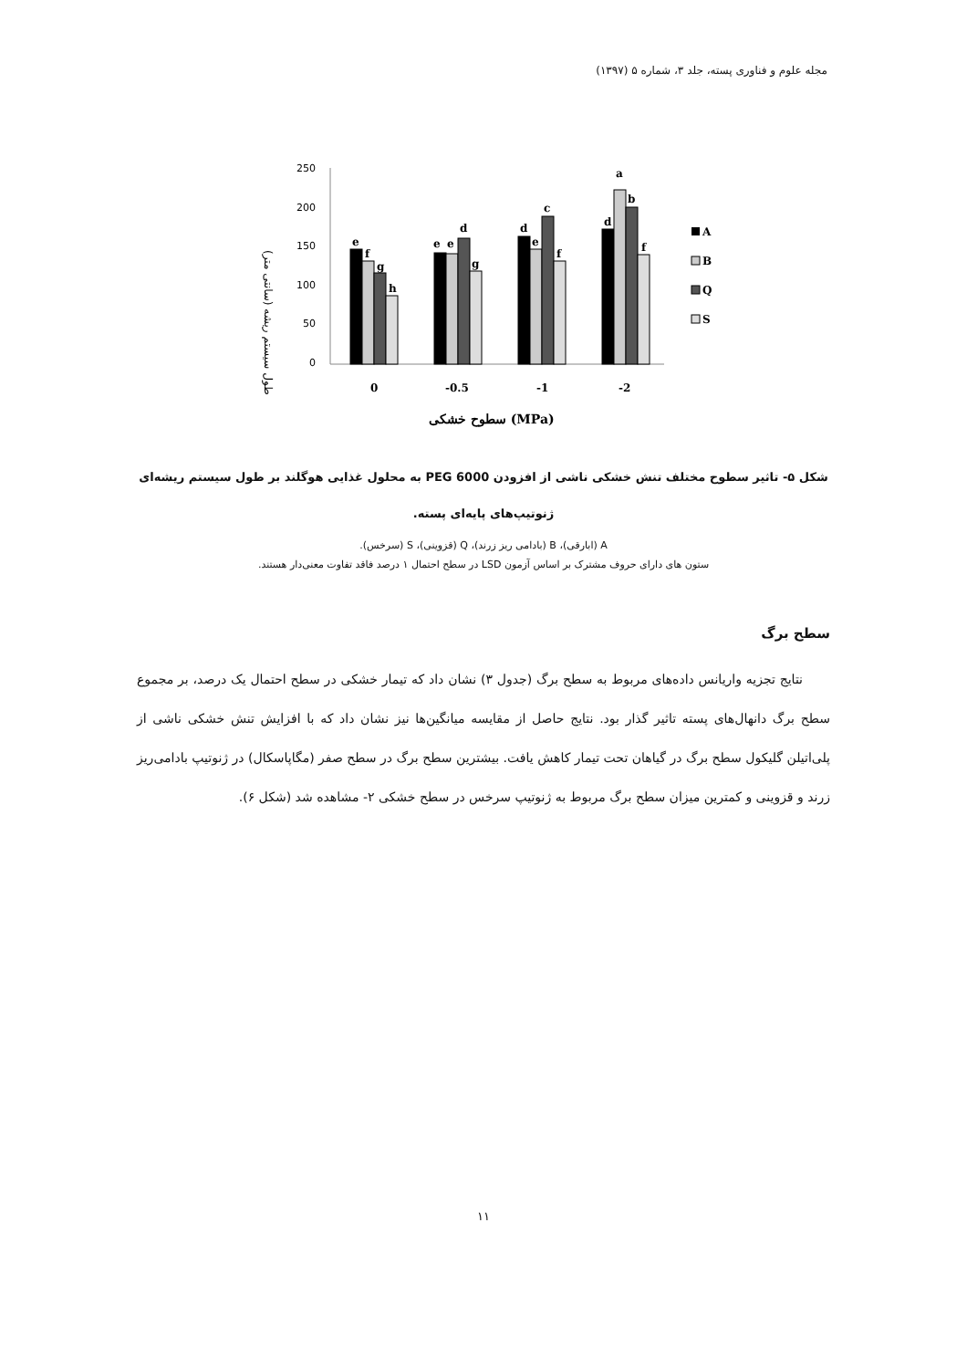مجله علوم و فناوری پسته، جلد ۳، شماره ۵ (۱۳۹۷)
طول سیستم ریشه (سانتی متر)
250
200
150
100
50
0
e
f
g
h
e
e
d
g
d
e
c
f
d
a
b
f
0
-0.5
-1
-2
سطوح خشکی (MPa)
A
B
Q
S
شکل ۵- تاثیر سطوح مختلف تنش خشکی ناشی از افزودن PEG 6000 به محلول غذایی هوگلند بر طول سیستم ریشه‌ای ژنوتیپ‌های پایه‌ای پسته.
A (ابارقی)، B (بادامی ریز زرند)، Q (قزوینی)، S (سرخس).
ستون های دارای حروف مشترک بر اساس آزمون LSD در سطح احتمال ۱ درصد فاقد تفاوت معنی‌دار هستند.
سطح برگ
نتایج تجزیه واریانس داده‌های مربوط به سطح برگ (جدول ۳) نشان داد که تیمار خشکی در سطح احتمال یک درصد، بر مجموع سطح برگ دانهال‌های پسته تاثیر گذار بود. نتایج حاصل از مقایسه میانگین‌ها نیز نشان داد که با افزایش تنش خشکی ناشی از پلی‌اتیلن گلیکول سطح برگ در گیاهان تحت تیمار کاهش یافت. بیشترین سطح برگ در سطح صفر (مگاپاسکال) در ژنوتیپ بادامی‌ریز زرند و قزوینی و کمترین میزان سطح برگ مربوط به ژنوتیپ سرخس در سطح خشکی ۲- مشاهده شد (شکل ۶).
۱۱